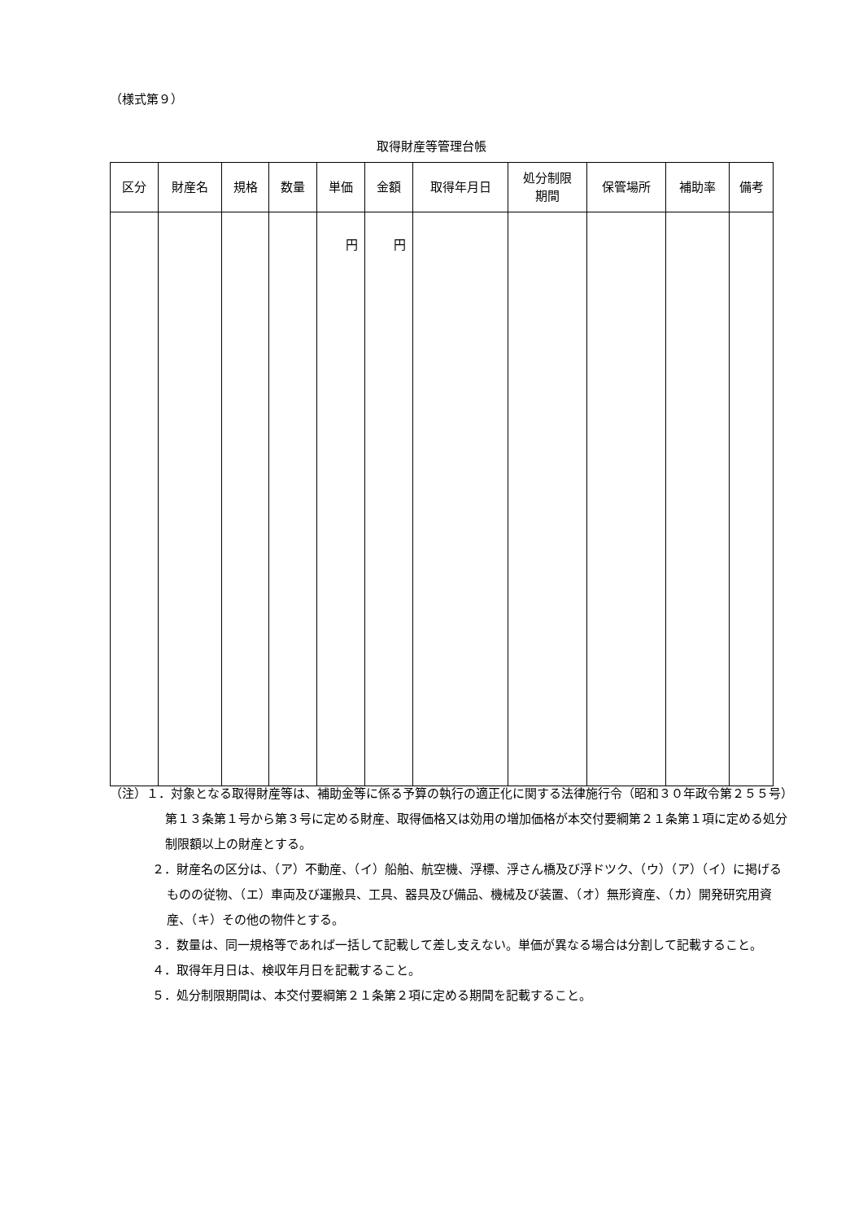（様式第９）
取得財産等管理台帳
| 区分 | 財産名 | 規格 | 数量 | 単価 | 金額 | 取得年月日 | 処分制限 期間 | 保管場所 | 補助率 | 備考 |
| --- | --- | --- | --- | --- | --- | --- | --- | --- | --- | --- |
| | | | | 円 | 円 | | | | | |
（注）１．対象となる取得財産等は、補助金等に係る予算の執行の適正化に関する法律施行令（昭和３０年政令第２５５号）第１３条第１号から第３号に定める財産、取得価格又は効用の増加価格が本交付要綱第２１条第１項に定める処分制限額以上の財産とする。
２．財産名の区分は、（ア）不動産、（イ）船舶、航空機、浮標、浮さん橋及び浮ドツク、（ウ）（ア）（イ）に掲げるものの従物、（エ）車両及び運搬具、工具、器具及び備品、機械及び装置、（オ）無形資産、（カ）開発研究用資産、（キ）その他の物件とする。
３．数量は、同一規格等であれば一括して記載して差し支えない。単価が異なる場合は分割して記載すること。
４．取得年月日は、検収年月日を記載すること。
５．処分制限期間は、本交付要綱第２１条第２項に定める期間を記載すること。